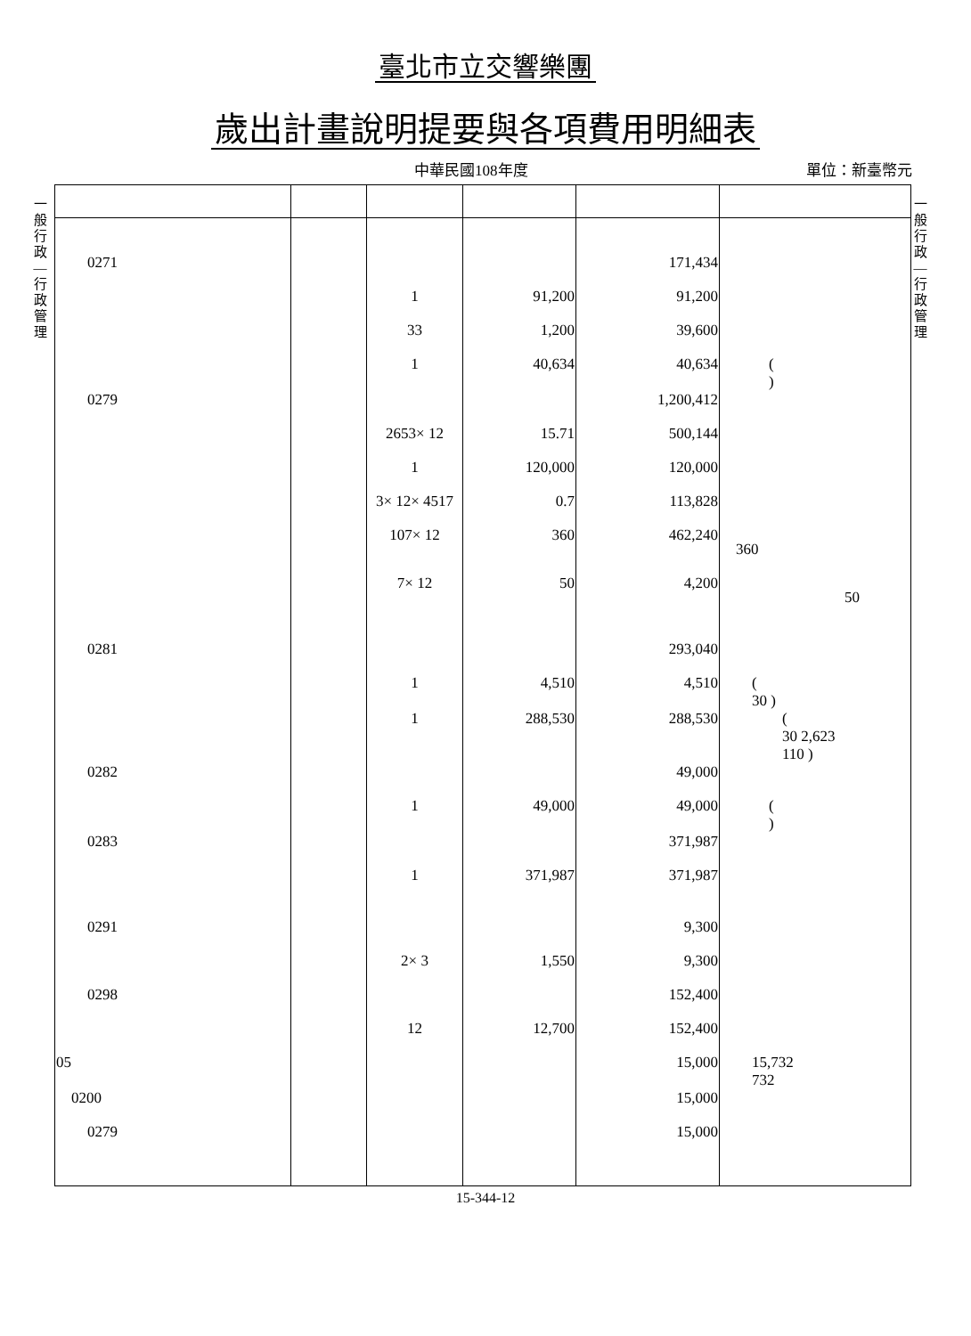臺北市立交響樂團
歲出計畫說明提要與各項費用明細表
中華民國108年度 單位：新臺幣元
一般行政—行政管理
一般行政—行政管理
| 0271 | | | | 171,434 | |
| | | 1 | 91,200 | 91,200 | |
| | | 33 | 1,200 | 39,600 | |
| | | 1 | 40,634 | 40,634 | ( ) |
| 0279 | | | | 1,200,412 | |
| | | 2653× 12 | 15.71 | 500,144 | |
| | | 1 | 120,000 | 120,000 | |
| | | 3× 12× 4517 | 0.7 | 113,828 | |
| | | 107× 12 | 360 | 462,240 | 360 |
| | | 7× 12 | 50 | 4,200 | 50 |
| 0281 | | | | 293,040 | |
| | | 1 | 4,510 | 4,510 | ( 30 ) |
| | | 1 | 288,530 | 288,530 | ( 30 2,623 110 ) |
| 0282 | | | | 49,000 | |
| | | 1 | 49,000 | 49,000 | ( ) |
| 0283 | | | | 371,987 | |
| | | 1 | 371,987 | 371,987 | |
| 0291 | | | | 9,300 | |
| | | 2× 3 | 1,550 | 9,300 | |
| 0298 | | | | 152,400 | |
| | | 12 | 12,700 | 152,400 | |
| 05 | | | | 15,000 | 15,732 732 |
| 0200 | | | | 15,000 | |
| 0279 | | | | 15,000 | |
15-344-12